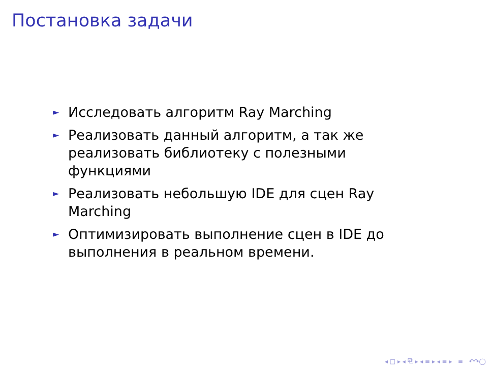Постановка задачи
► Исследовать алгоритм Ray Marching
► Реализовать данный алгоритм, а так же реализовать библиотеку с полезными функциями
► Реализовать небольшую IDE для сцен Ray Marching
► Оптимизировать выполнение сцен в IDE до выполнения в реальном времени.
◂ □ ▸ ◂ ⧉ ▸ ◂ ≡ ▸ ◂ ≡ ▸ ≡ ↶↷◯